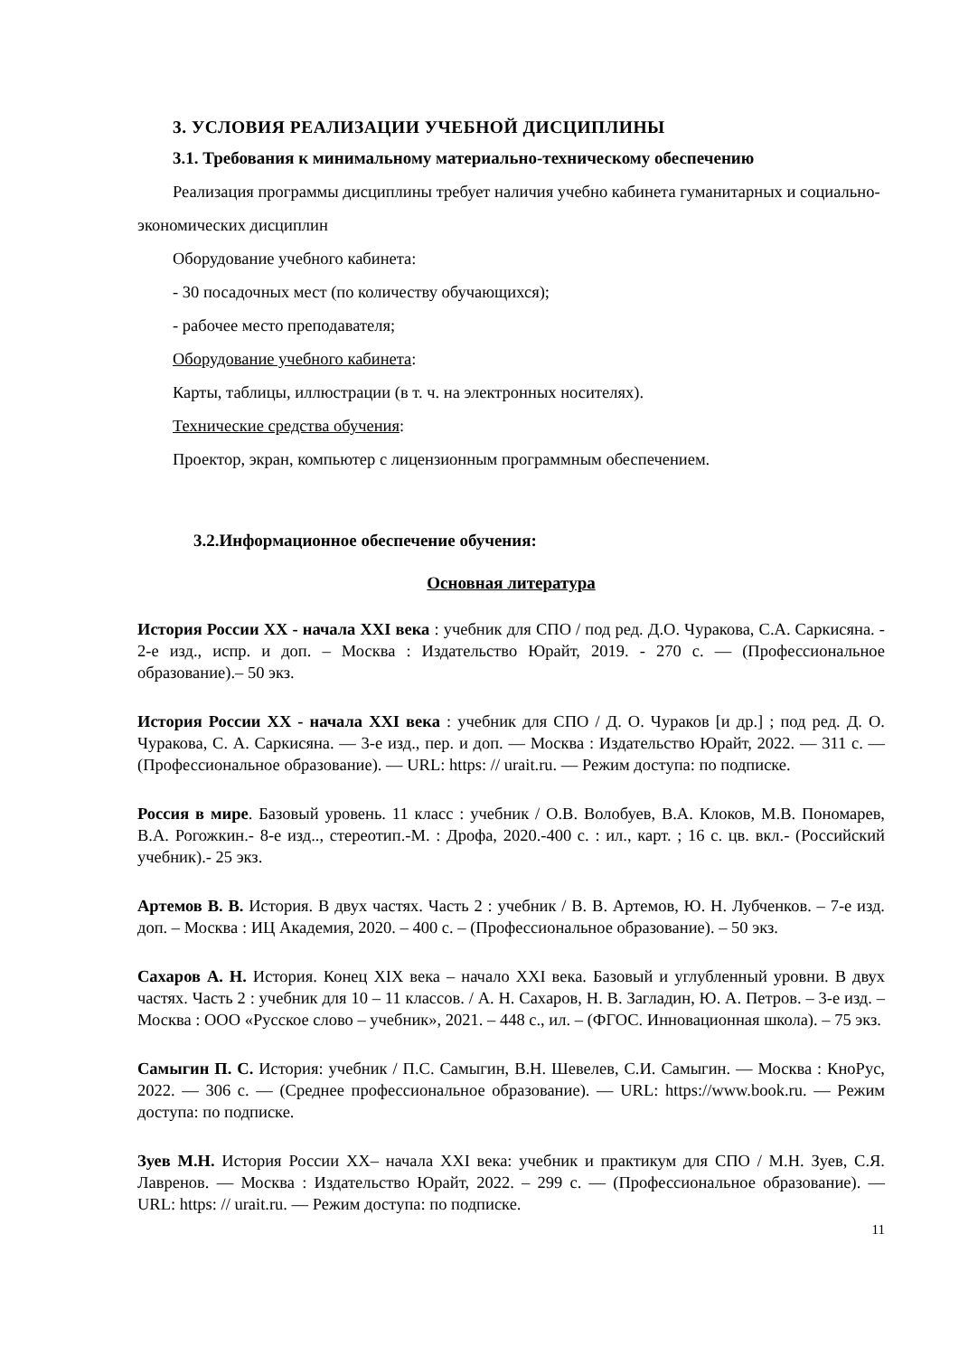3. УСЛОВИЯ РЕАЛИЗАЦИИ УЧЕБНОЙ ДИСЦИПЛИНЫ
3.1. Требования к минимальному материально-техническому обеспечению
Реализация программы дисциплины требует наличия учебно кабинета гуманитарных и социально-экономических дисциплин
Оборудование учебного кабинета:
- 30 посадочных мест (по количеству обучающихся);
- рабочее место преподавателя;
Оборудование учебного кабинета:
Карты, таблицы, иллюстрации (в т. ч. на электронных носителях).
Технические средства обучения:
Проектор, экран, компьютер с лицензионным программным обеспечением.
3.2.Информационное обеспечение обучения:
Основная литература
История России XX - начала XXI века : учебник для СПО / под ред. Д.О. Чуракова, С.А. Саркисяна. - 2-е изд., испр. и доп. – Москва : Издательство Юрайт, 2019. - 270 с. — (Профессиональное образование).– 50 экз.
История России XX - начала XXI века : учебник для СПО / Д. О. Чураков [и др.] ; под ред. Д. О. Чуракова, С. А. Саркисяна. — 3-е изд., пер. и доп. — Москва : Издательство Юрайт, 2022. — 311 с. — (Профессиональное образование). — URL: https: // urait.ru. — Режим доступа: по подписке.
Россия в мире. Базовый уровень. 11 класс : учебник / О.В. Волобуев, В.А. Клоков, М.В. Пономарев, В.А. Рогожкин.- 8-е изд.., стереотип.-М. : Дрофа, 2020.-400 с. : ил., карт. ; 16 с. цв. вкл.- (Российский учебник).- 25 экз.
Артемов В. В. История. В двух частях. Часть 2 : учебник / В. В. Артемов, Ю. Н. Лубченков. – 7-е изд. доп. – Москва : ИЦ Академия, 2020. – 400 с. – (Профессиональное образование). – 50 экз.
Сахаров А. Н. История. Конец XIX века – начало XXI века. Базовый и углубленный уровни. В двух частях. Часть 2 : учебник для 10 – 11 классов. / А. Н. Сахаров, Н. В. Загладин, Ю. А. Петров. – 3-е изд. – Москва : ООО «Русское слово – учебник», 2021. – 448 с., ил. – (ФГОС. Инновационная школа). – 75 экз.
Самыгин П. С. История: учебник / П.С. Самыгин, В.Н. Шевелев, С.И. Самыгин. — Москва : КноРус, 2022. — 306 с. — (Среднее профессиональное образование). — URL: https://www.book.ru. — Режим доступа: по подписке.
Зуев М.Н. История России XX– начала XXI века: учебник и практикум для СПО / М.Н. Зуев, С.Я. Лавренов. — Москва : Издательство Юрайт, 2022. – 299 с. — (Профессиональное образование). — URL: https: // urait.ru. — Режим доступа: по подписке.
11